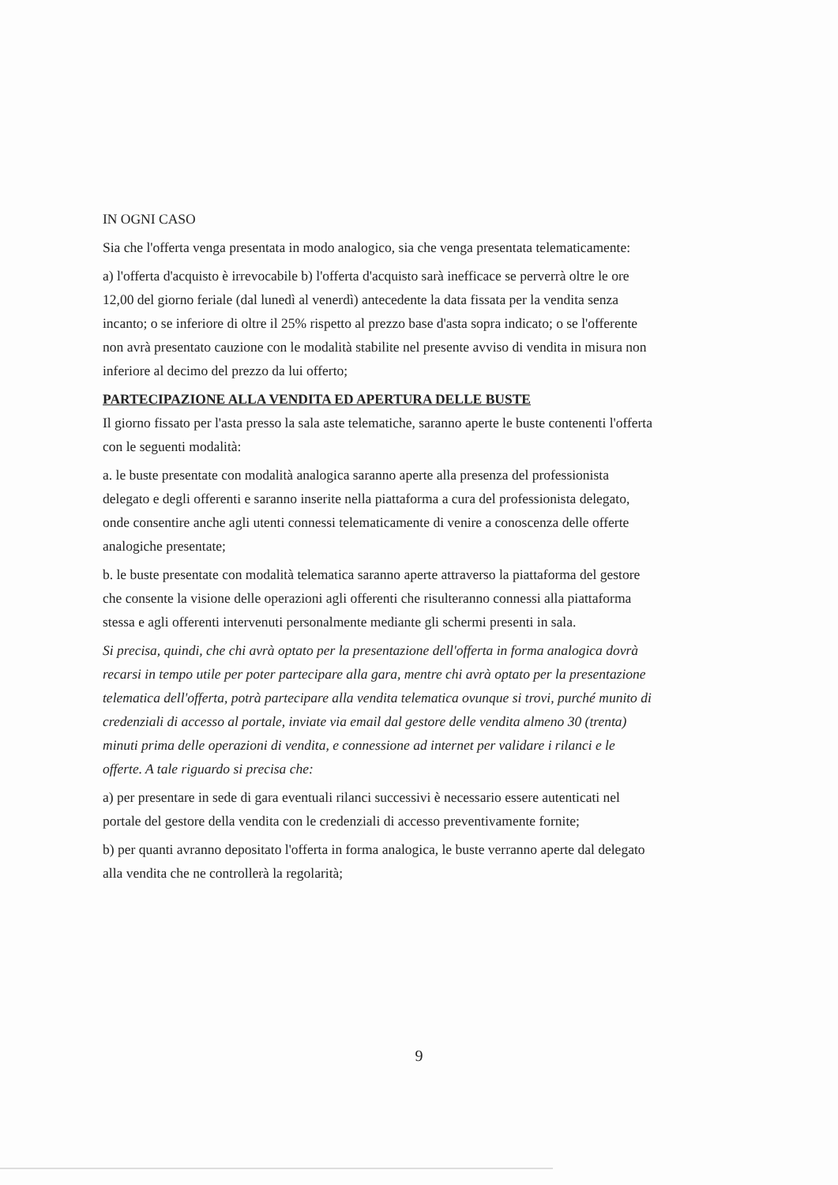IN OGNI CASO
Sia che l'offerta venga presentata in modo analogico, sia che venga presentata telematicamente:
a) l'offerta d'acquisto è irrevocabile b) l'offerta d'acquisto sarà inefficace se perverrà oltre le ore 12,00 del giorno feriale (dal lunedì al venerdì) antecedente la data fissata per la vendita senza incanto; o se inferiore di oltre il 25% rispetto al prezzo base d'asta sopra indicato; o se l'offerente non avrà presentato cauzione con le modalità stabilite nel presente avviso di vendita in misura non inferiore al decimo del prezzo da lui offerto;
PARTECIPAZIONE ALLA VENDITA ED APERTURA DELLE BUSTE
Il giorno fissato per l'asta presso la sala aste telematiche, saranno aperte le buste contenenti l'offerta con le seguenti modalità:
a. le buste presentate con modalità analogica saranno aperte alla presenza del professionista delegato e degli offerenti e saranno inserite nella piattaforma a cura del professionista delegato, onde consentire anche agli utenti connessi telematicamente di venire a conoscenza delle offerte analogiche presentate;
b. le buste presentate con modalità telematica saranno aperte attraverso la piattaforma del gestore che consente la visione delle operazioni agli offerenti che risulteranno connessi alla piattaforma stessa e agli offerenti intervenuti personalmente mediante gli schermi presenti in sala.
Si precisa, quindi, che chi avrà optato per la presentazione dell'offerta in forma analogica dovrà recarsi in tempo utile per poter partecipare alla gara, mentre chi avrà optato per la presentazione telematica dell'offerta, potrà partecipare alla vendita telematica ovunque si trovi, purché munito di credenziali di accesso al portale, inviate via email dal gestore delle vendita almeno 30 (trenta) minuti prima delle operazioni di vendita, e connessione ad internet per validare i rilanci e le offerte. A tale riguardo si precisa che:
a) per presentare in sede di gara eventuali rilanci successivi è necessario essere autenticati nel portale del gestore della vendita con le credenziali di accesso preventivamente fornite;
b) per quanti avranno depositato l'offerta in forma analogica, le buste verranno aperte dal delegato alla vendita che ne controllerà la regolarità;
9